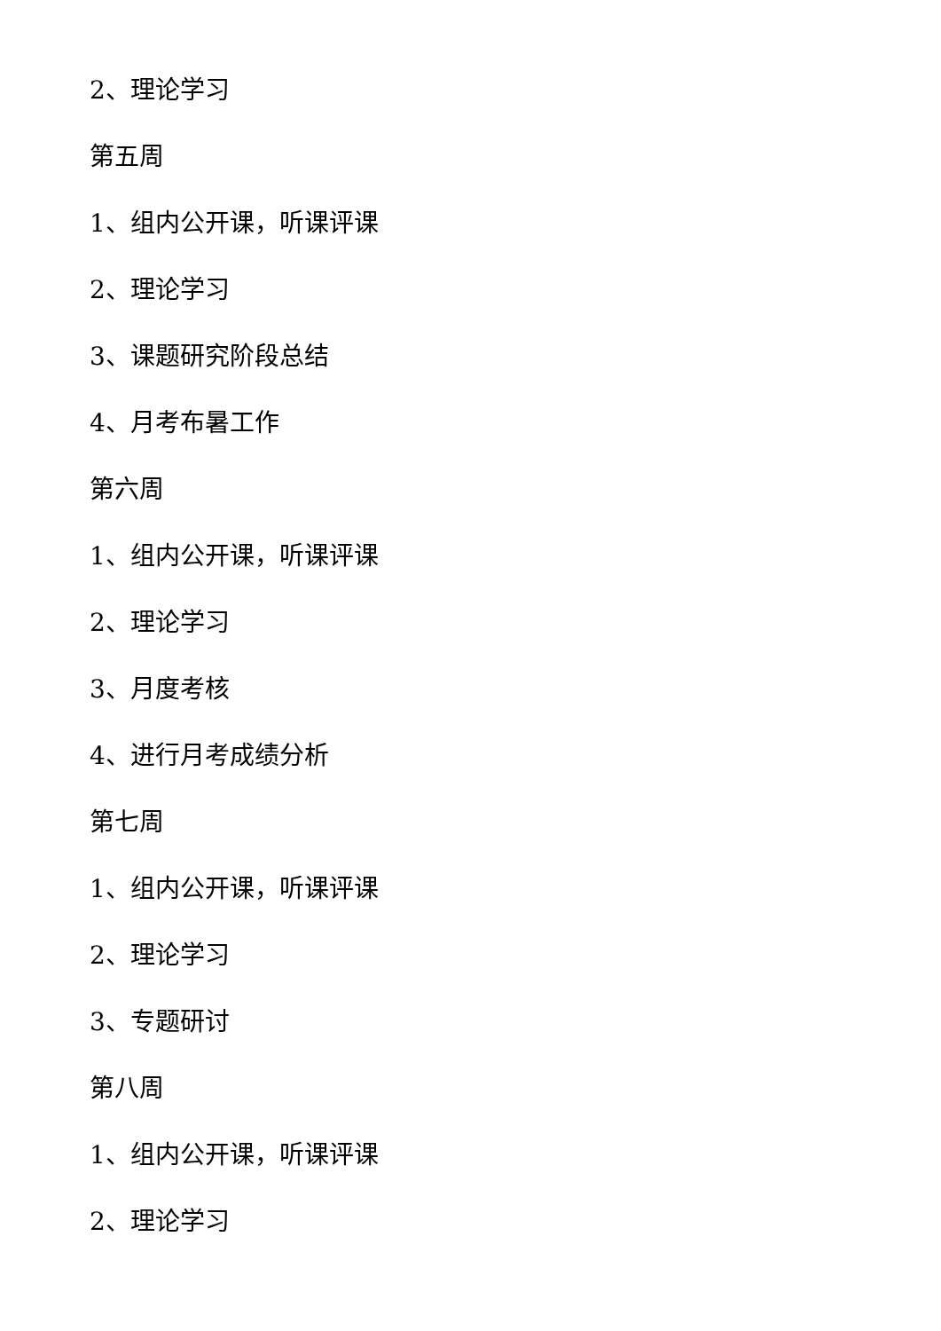2、理论学习
第五周
1、组内公开课，听课评课
2、理论学习
3、课题研究阶段总结
4、月考布暑工作
第六周
1、组内公开课，听课评课
2、理论学习
3、月度考核
4、进行月考成绩分析
第七周
1、组内公开课，听课评课
2、理论学习
3、专题研讨
第八周
1、组内公开课，听课评课
2、理论学习